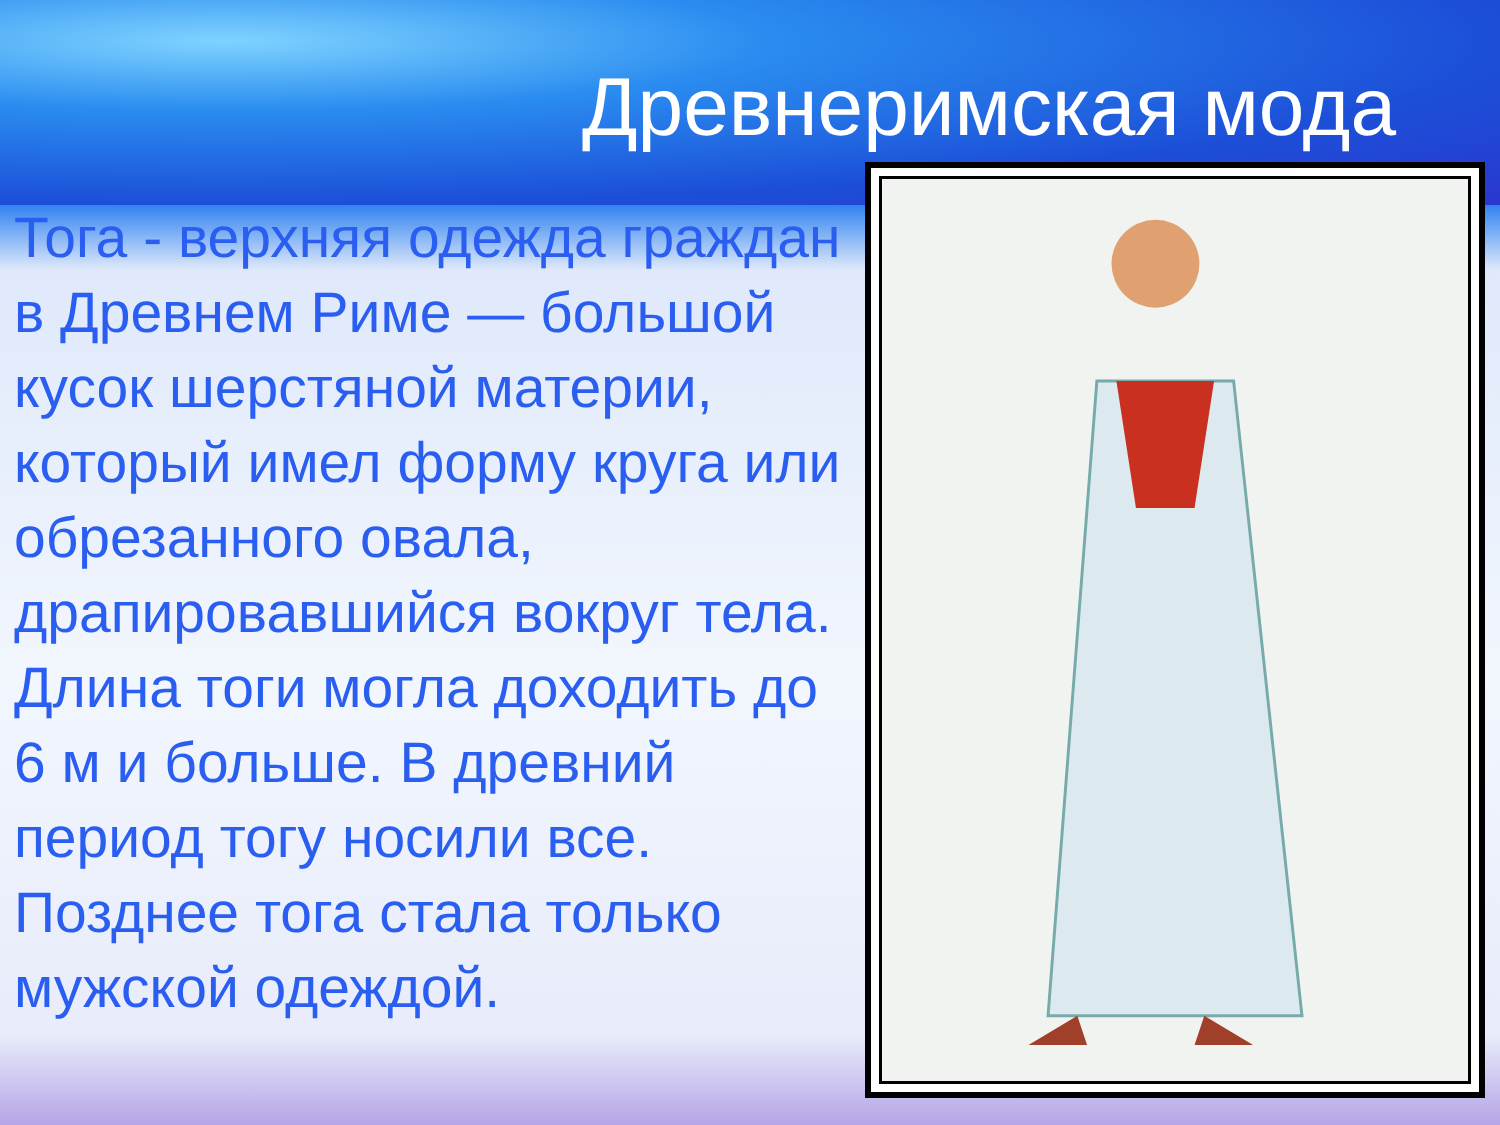Древнеримская мода
Тога - верхняя одежда граждан в Древнем Риме — большой кусок шерстяной материи, который имел форму круга или обрезанного овала, драпировавшийся вокруг тела. Длина тоги могла доходить до 6 м и больше. В древний период тогу носили все. Позднее тога стала только мужской одеждой.